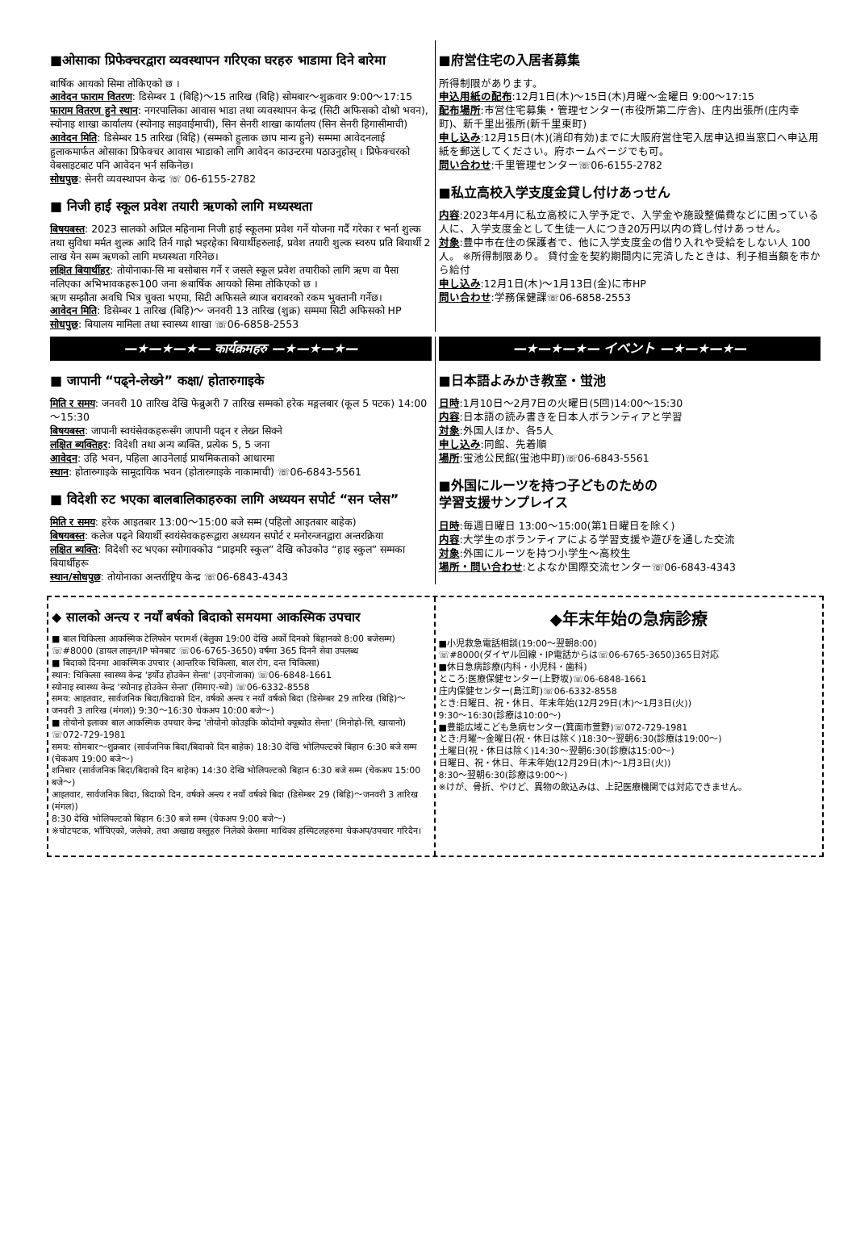■ओसाका प्रिफेक्चरद्वारा व्यवस्थापन गरिएका घरहरु भाडामा दिने बारेमा
बार्षिक आयको सिमा तोकिएको छ ।
आवेदन फाराम वितरण: डिसेम्बर 1 (बिहि)～15 तारिख (बिहि) सोमबार～शुक्रवार 9:00～17:15
फाराम वितरण हुने स्थान: नगरपालिका आवास भाडा तथा व्यवस्थापन केन्द्र (सिटी अफिसको दोश्रो भवन), स्योनाइ शाखा कार्यालय (स्योनाइ साइवाईमाची), सिन सेनरी शाखा कार्यालय (सिन सेनरी हिगासीमाची)
आवेदन मिति: डिसेम्बर 15 तारिख (बिहि) (सम्मको हुलाक छाप मान्य हुने) सम्ममा आवेदनलाई हुलाकमार्फत ओसाका प्रिफेक्चर आवास भाडाको लागि आवेदन काउन्टरमा पठाउनुहोस् । प्रिफेक्चरको वेबसाइटबाट पनि आवेदन भर्न सकिनेछ।
सोधपुछ: सेनरी व्यवस्थापन केन्द्र ☏ 06-6155-2782
■ निजी हाई स्कूल प्रवेश तयारी ऋणको लागि मध्यस्थता
बिषयबस्त: 2023 सालको अप्रिल महिनामा निजी हाई स्कूलमा प्रवेश गर्ने योजना गर्दै गरेका र भर्ना शुल्क तथा सुविधा मर्मत शुल्क आदि तिर्न गाह्रो भइरहेका बियार्थीहरुलाई, प्रवेश तयारी शुल्क स्वरुप प्रति बियार्थी 2 लाख येन सम्म ऋणको लागि मध्यस्थता गरिनेछ।
लक्षित बियार्थीहर: तोयोनाका-सि मा बसोबास गर्ने र जसले स्कूल प्रवेश तयारीको लागि ऋण वा पैसा नलिएका अभिभावकहरू100 जना ※बार्षिक आयको सिमा तोकिएको छ ।
ऋण सम्झौता अवधि भित्र चुक्ता भएमा, सिटी अफिसले ब्याज बराबरको रकम भुक्तानी गर्नेछ।
आवेदन मिति: डिसेम्बर 1 तारिख (बिहि)～ जनवरी 13 तारिख (शुक्र) सम्ममा सिटी अफिसको HP
सोधपुछ: बियालय मामिला तथा स्वास्थ्य शाखा ☏06-6858-2553
■府営住宅の入居者募集
所得制限があります。
申込用紙の配布:12月1日(木)～15日(木)月曜～金曜日 9:00～17:15
配布場所:市営住宅募集・管理センター(市役所第二庁舎)、庄内出張所(庄内幸町)、新千里出張所(新千里東町)
申し込み:12月15日(木)(消印有効)までに大阪府営住宅入居申込担当窓口へ申込用紙を郵送してください。府ホームページでも可。
問い合わせ:千里管理センター☏06-6155-2782
■私立高校入学支度金貸し付けあっせん
内容:2023年4月に私立高校に入学予定で、入学金や施設整備費などに困っている人に、入学支度金として生徒一人につき20万円以内の貸し付けあっせん。
対象:豊中市在住の保護者で、他に入学支度金の借り入れや受給をしない人 100人。 ※所得制限あり。 貸付金を契約期間内に完済したときは、利子相当額を市から給付
申し込み:12月1日(木)～1月13日(金)に市HP
問い合わせ:学務保健課☏06-6858-2553
—★—★—★— कार्यक्रमहरु —★—★—★—
■ जापानी “पढ्ने-लेख्ने” कक्षा/ होतारुगाइके
मिति र समय: जनवरी 10 तारिख देखि फेब्रुअरी 7 तारिख सम्मको हरेक मङ्गलबार (कूल 5 पटक) 14:00～15:30
बिषयबस्त: जापानी स्वयंसेवकहरूसँग जापानी पढ्न र लेख्न सिक्ने
लक्षित ब्यक्तिहर: विदेशी तथा अन्य ब्यक्ति, प्रत्येक 5, 5 जना
आवेदन: उहि भवन, पहिला आउनेलाई प्राथमिकताको आधारमा
स्थान: होतारुगाइके सामूदायिक भवन (होतारुगाइके नाकामाची) ☏06-6843-5561
■ विदेशी रुट भएका बालबालिकाहरुका लागि अध्ययन सपोर्ट “सन प्लेस”
मिति र समय: हरेक आइतबार 13:00～15:00 बजे सम्म (पहिलो आइतबार बाहेक)
बिषयबस्त: कलेज पढ्ने बियार्थी स्वयंसेवकहरूद्वारा अध्ययन सपोर्ट र मनोरन्जनद्वारा अन्तरक्रिया
लक्षित ब्यक्ति: विदेशी रुट भएका स्योगाक्कोउ “प्राइमरि स्कुल” देखि कोउकोउ “हाइ स्कुल” सम्मका बियार्थीहरू
स्थान/सोधपुछ: तोयोनाका अन्तर्राष्ट्रिय केन्द्र ☏06-6843-4343
—★—★—★— イベント —★—★—★—
■日本語よみかき教室・蛍池
日時:1月10日～2月7日の火曜日(5回)14:00～15:30
内容:日本語の読み書きを日本人ボランティアと学習
対象:外国人ほか、各5人
申し込み:同館、先着順
場所:蛍池公民館(蛍池中町)☏06-6843-5561
■外国にルーツを持つ子どものための
学習支援サンプレイス
日時:毎週日曜日 13:00～15:00(第1日曜日を除く)
内容:大学生のボランティアによる学習支援や遊びを通した交流
対象:外国にルーツを持つ小学生～高校生
場所・問い合わせ:とよなか国際交流センター☏06-6843-4343
◆ सालको अन्त्य र नयाँ बर्षको बिदाको समयमा आकस्मिक उपचार
■ बाल चिकित्सा आकस्मिक टेलिफोन परामर्श (बेलुका 19:00 देखि अर्को दिनको बिहानको 8:00 बजेसम्म)
☏#8000 (डायल लाइन/IP फोनबाट ☏06-6765-3650) वर्षमा 365 दिननै सेवा उपलब्ध
■ बिदाको दिनमा आकस्मिक उपचार (आन्तरिक चिकित्सा, बाल रोग, दन्त चिकित्सा)
स्थान: चिकित्सा स्वास्थ्य केन्द्र 'इर्योउ होउकेन सेन्ता' (उएनोजाका) ☏06-6848-1661
स्योनाइ स्वास्थ्य केन्द्र 'स्योनाइ होउकेन सेन्ता' (सिमाए-च्यो) ☏06-6332-8558
समय: आइतवार, सार्वजनिक बिदा/बिदाको दिन, वर्षको अन्त्य र नयाँ वर्षको बिदा (डिसेम्बर 29 तारिख (बिहि)～ जनवरी 3 तारिख (मंगल)) 9:30～16:30 चेकअप 10:00 बजे～)
■ तोयोनो इलाका बाल आकस्मिक उपचार केन्द्र 'तोयोनो कोउइकि कोदोमो क्यूब्योउ सेन्ता' (मिनोहो-सि, खायानो) ☏072-729-1981
समय: सोमबार～शुक्रबार (सार्वजनिक बिदा/बिदाको दिन बाहेक) 18:30 देखि भोलिपल्टको बिहान 6:30 बजे सम्म (चेकअप 19:00 बजे～)
शनिबार (सार्वजनिक बिदा/बिदाको दिन बाहेक) 14:30 देखि भोलिपल्टको बिहान 6:30 बजे सम्म (चेकअप 15:00 बजे～)
आइतवार, सार्वजनिक बिदा, बिदाको दिन, वर्षको अन्त्य र नयाँ वर्षको बिदा (डिसेम्बर 29 (बिहि)～जनवरी 3 तारिख (मंगल))
8:30 देखि भोलिपल्टको बिहान 6:30 बजे सम्म (चेकअप 9:00 बजे～)
※चोटपटक, भाँचिएको, जलेको, तथा अखाद्य वस्तुहरु निलेको केसमा माथिका हस्पिटलहरुमा चेकअप/उपचार गरिदैन।
◆年末年始の急病診療
■小児救急電話相談(19:00～翌朝8:00)
☏#8000(ダイヤル回線・IP電話からは☏06-6765-3650)365日対応
■休日急病診療(内科・小児科・歯科)
ところ:医療保健センター(上野坂)☏06-6848-1661
庄内保健センター(島江町)☏06-6332-8558
とき:日曜日、祝・休日、年末年始(12月29日(木)～1月3日(火))
9:30～16:30(診療は10:00～)
■豊能広域こども急病センター(箕面市萱野)☏072-729-1981
とき:月曜～金曜日(祝・休日は除く)18:30～翌朝6:30(診療は19:00～)
土曜日(祝・休日は除く)14:30～翌朝6:30(診療は15:00～)
日曜日、祝・休日、年末年始(12月29日(木)～1月3日(火))
8:30～翌朝6:30(診療は9:00～)
※けが、骨折、やけど、異物の飲込みは、上記医療機関では対応できません。